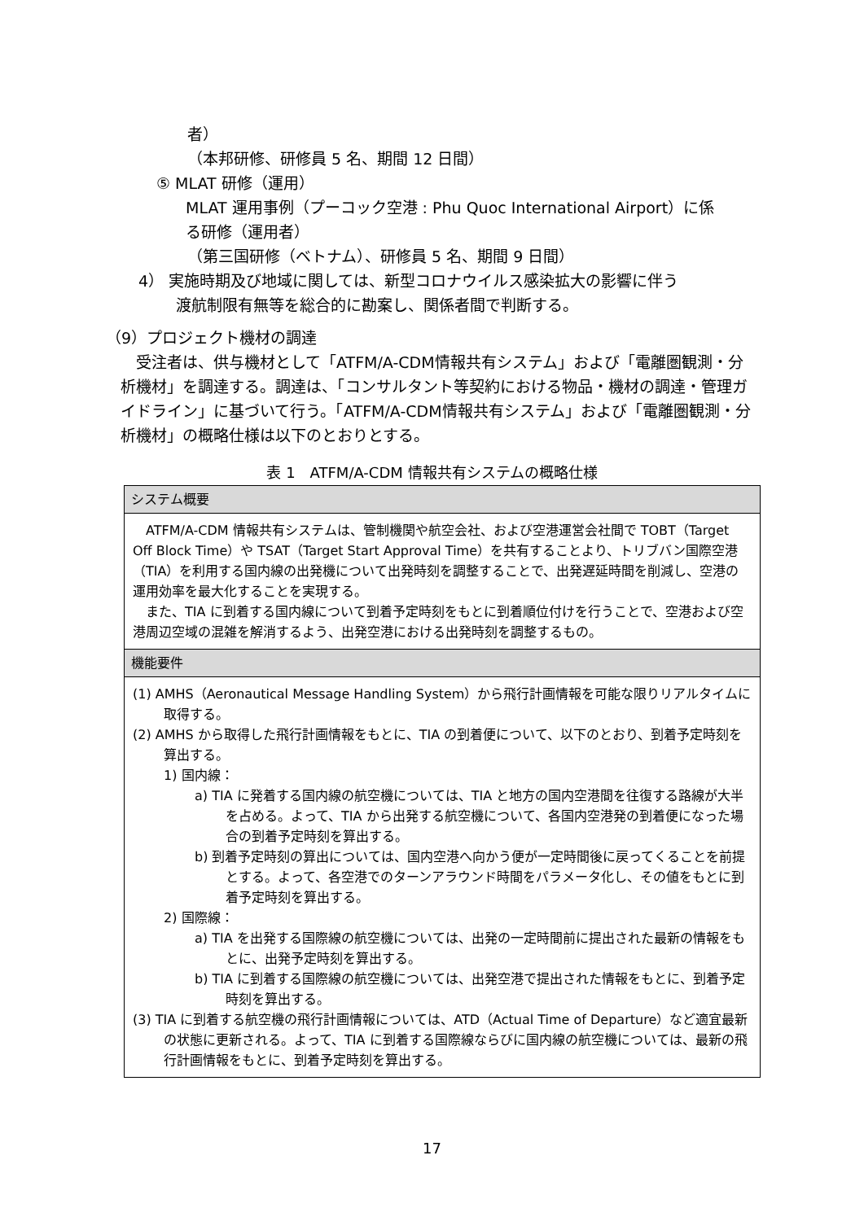者）
（本邦研修、研修員 5 名、期間 12 日間）
⑤ MLAT 研修（運用）
MLAT 運用事例（プーコック空港 : Phu Quoc International Airport）に係
る研修（運用者）
（第三国研修（ベトナム）、研修員 5 名、期間 9 日間）
4） 実施時期及び地域に関しては、新型コロナウイルス感染拡大の影響に伴う
渡航制限有無等を総合的に勘案し、関係者間で判断する。
（9）プロジェクト機材の調達
　受注者は、供与機材として「ATFM/A-CDM情報共有システム」および「電離圏観測・分析機材」を調達する。調達は、「コンサルタント等契約における物品・機材の調達・管理ガイドライン」に基づいて行う。「ATFM/A-CDM情報共有システム」および「電離圏観測・分析機材」の概略仕様は以下のとおりとする。
表 1　ATFM/A-CDM 情報共有システムの概略仕様
| システム概要 |
| --- |
| ATFM/A-CDM 情報共有システムは、管制機関や航空会社、および空港運営会社間で TOBT（Target Off Block Time）や TSAT（Target Start Approval Time）を共有することより、トリブバン国際空港（TIA）を利用する国内線の出発機について出発時刻を調整することで、出発遅延時間を削減し、空港の運用効率を最大化することを実現する。 また、TIA に到着する国内線について到着予定時刻をもとに到着順位付けを行うことで、空港および空港周辺空域の混雑を解消するよう、出発空港における出発時刻を調整するもの。 |
| 機能要件 |
| (1) AMHS（Aeronautical Message Handling System）から飛行計画情報を可能な限りリアルタイムに取得する。 (2) AMHS から取得した飛行計画情報をもとに、TIA の到着便について、以下のとおり、到着予定時刻を算出する。 1) 国内線： a) TIA に発着する国内線の航空機については、TIA と地方の国内空港間を往復する路線が大半を占める。よって、TIA から出発する航空機について、各国内空港発の到着便になった場合の到着予定時刻を算出する。 b) 到着予定時刻の算出については、国内空港へ向かう便が一定時間後に戻ってくることを前提とする。よって、各空港でのターンアラウンド時間をパラメータ化し、その値をもとに到着予定時刻を算出する。 2) 国際線： a) TIA を出発する国際線の航空機については、出発の一定時間前に提出された最新の情報をもとに、出発予定時刻を算出する。 b) TIA に到着する国際線の航空機については、出発空港で提出された情報をもとに、到着予定時刻を算出する。 (3) TIA に到着する航空機の飛行計画情報については、ATD（Actual Time of Departure）など適宜最新の状態に更新される。よって、TIA に到着する国際線ならびに国内線の航空機については、最新の飛行計画情報をもとに、到着予定時刻を算出する。 |
17